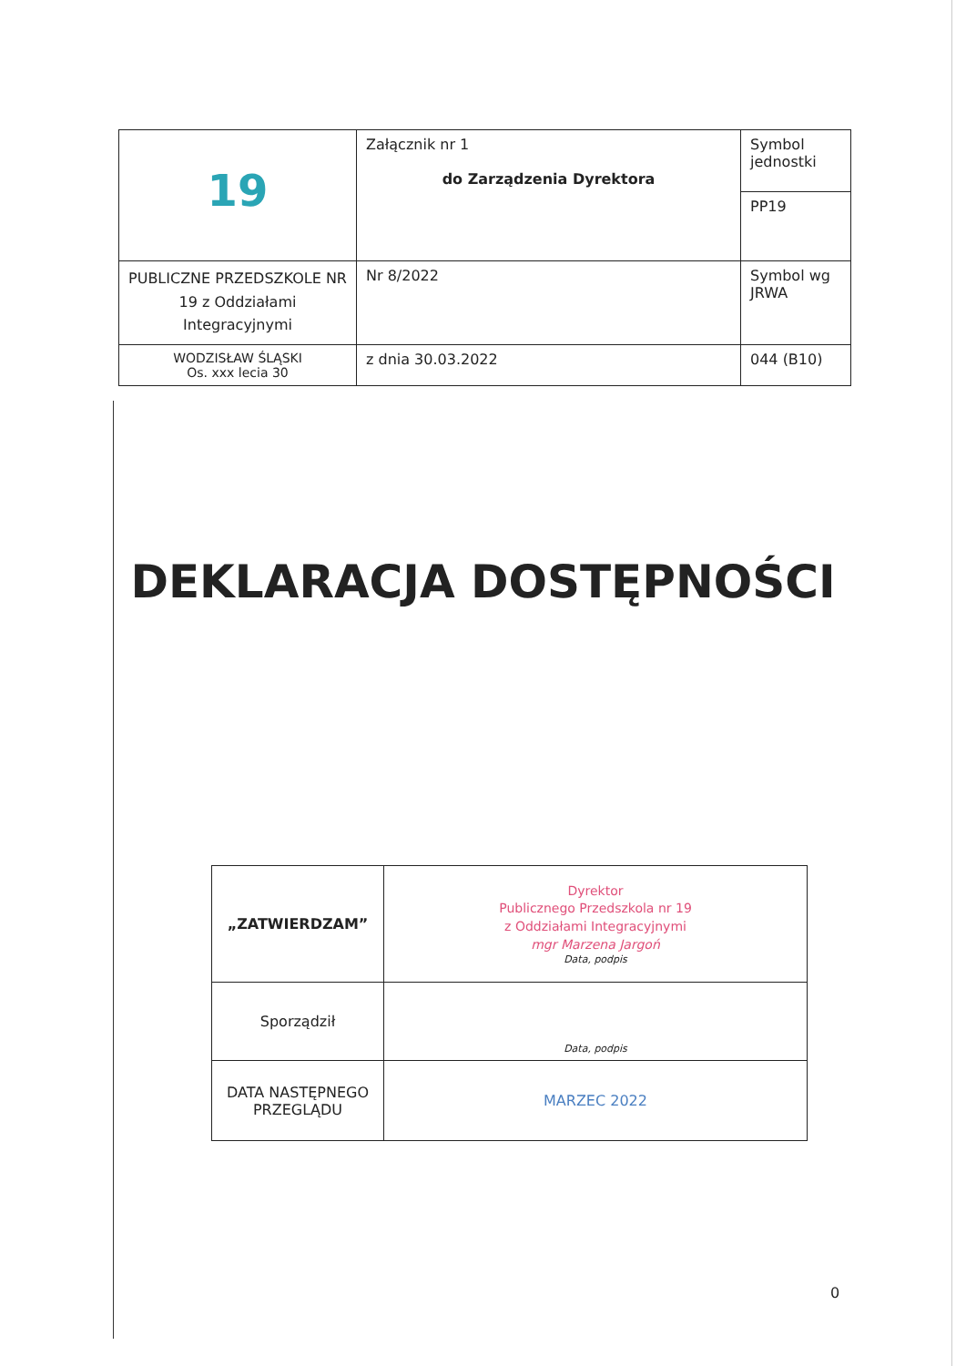| 1 9 | Załącznik nr 1 do Zarządzenia Dyrektora | Symbol jednostki PP19 |
| PUBLICZNE PRZEDSZKOLE NR 19 z Oddziałami Integracyjnymi | Nr 8/2022 | Symbol wg JRWA |
| WODZISŁAW ŚLĄSKI Os. xxx lecia 30 | z dnia 30.03.2022 | 044 (B10) |
DEKLARACJA DOSTĘPNOŚCI
| „ZATWIERDZAM” | Dyrektor Publicznego Przedszkola nr 19 z Oddziałami Integracyjnymi mgr Marzena Jargoń Data, podpis |
| Sporządził | Data, podpis |
| DATA NASTĘPNEGO PRZEGLĄDU | MARZEC 2022 |
0